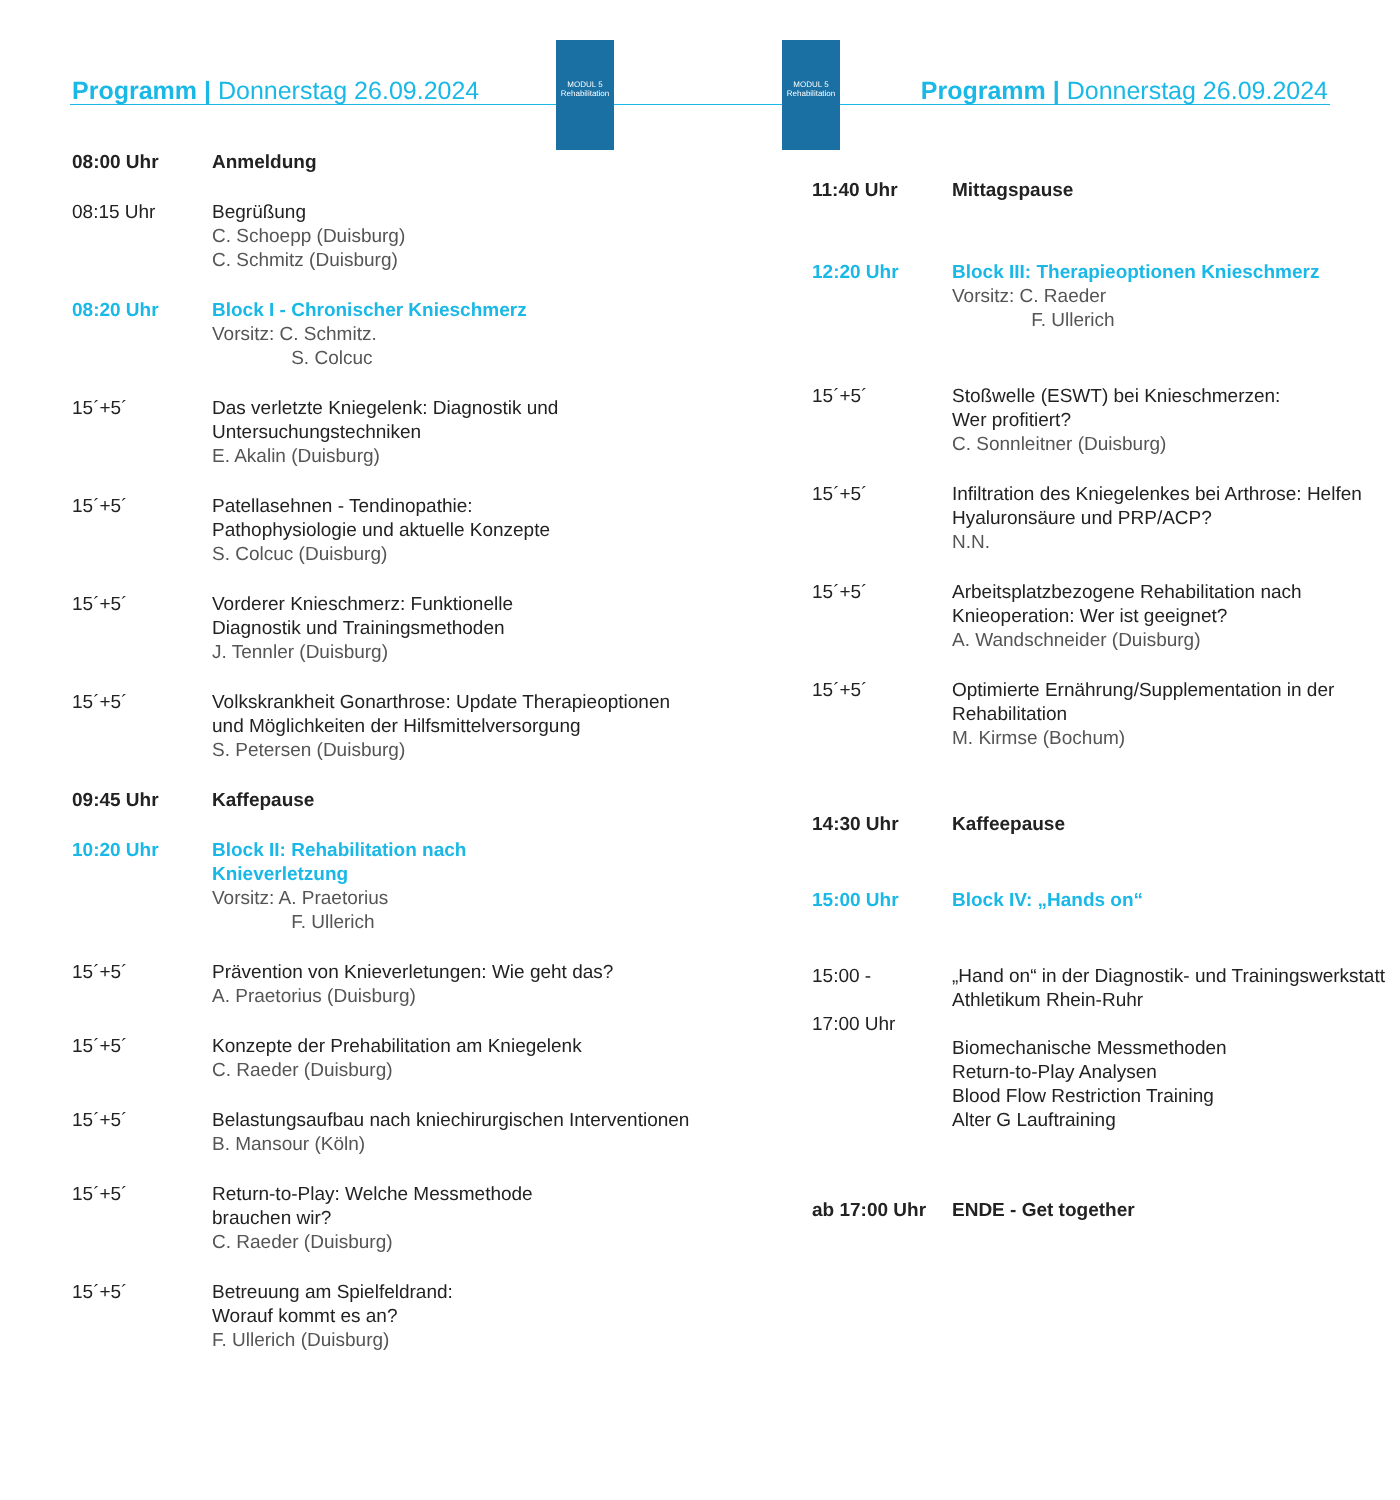Programm | Donnerstag 26.09.2024
MODUL 5
Rehabilitation
MODUL 5
Rehabilitation
Programm | Donnerstag 26.09.2024
08:00 Uhr Anmeldung
08:15 Uhr Begrüßung
C. Schoepp (Duisburg)
C. Schmitz (Duisburg)
08:20 Uhr Block I - Chronischer Knieschmerz
Vorsitz: C. Schmitz.
S. Colcuc
15´+5´ Das verletzte Kniegelenk: Diagnostik und Untersuchungstechniken
E. Akalin (Duisburg)
15´+5´ Patellasehnen - Tendinopathie:
Pathophysiologie und aktuelle Konzepte
S. Colcuc (Duisburg)
15´+5´ Vorderer Knieschmerz: Funktionelle
Diagnostik und Trainingsmethoden
J. Tennler (Duisburg)
15´+5´ Volkskrankheit Gonarthrose: Update Therapieoptionen und Möglichkeiten der Hilfsmittelversorgung
S. Petersen (Duisburg)
09:45 Uhr Kaffepause
10:20 Uhr Block II: Rehabilitation nach
Knieverletzung
Vorsitz: A. Praetorius
F. Ullerich
15´+5´ Prävention von Knieverletungen: Wie geht das?
A. Praetorius (Duisburg)
15´+5´ Konzepte der Prehabilitation am Kniegelenk
C. Raeder (Duisburg)
15´+5´ Belastungsaufbau nach kniechirurgischen Interventionen
B. Mansour (Köln)
15´+5´ Return-to-Play: Welche Messmethode
brauchen wir?
C. Raeder (Duisburg)
15´+5´ Betreuung am Spielfeldrand:
Worauf kommt es an?
F. Ullerich (Duisburg)
11:40 Uhr Mittagspause
12:20 Uhr Block III: Therapieoptionen Knieschmerz
Vorsitz: C. Raeder
F. Ullerich
15´+5´ Stoßwelle (ESWT) bei Knieschmerzen:
Wer profitiert?
C. Sonnleitner (Duisburg)
15´+5´ Infiltration des Kniegelenkes bei Arthrose: Helfen Hyaluronsäure und PRP/ACP?
N.N.
15´+5´ Arbeitsplatzbezogene Rehabilitation nach Knieoperation: Wer ist geeignet?
A. Wandschneider (Duisburg)
15´+5´ Optimierte Ernährung/Supplementation in der Rehabilitation
M. Kirmse (Bochum)
14:30 Uhr Kaffeepause
15:00 Uhr Block IV: „Hands on“
15:00 -
17:00 Uhr
„Hand on“ in der Diagnostik- und Trainingswerkstatt Athletikum Rhein-Ruhr
Biomechanische Messmethoden
Return-to-Play Analysen
Blood Flow Restriction Training
Alter G Lauftraining
ab 17:00 Uhr ENDE - Get together